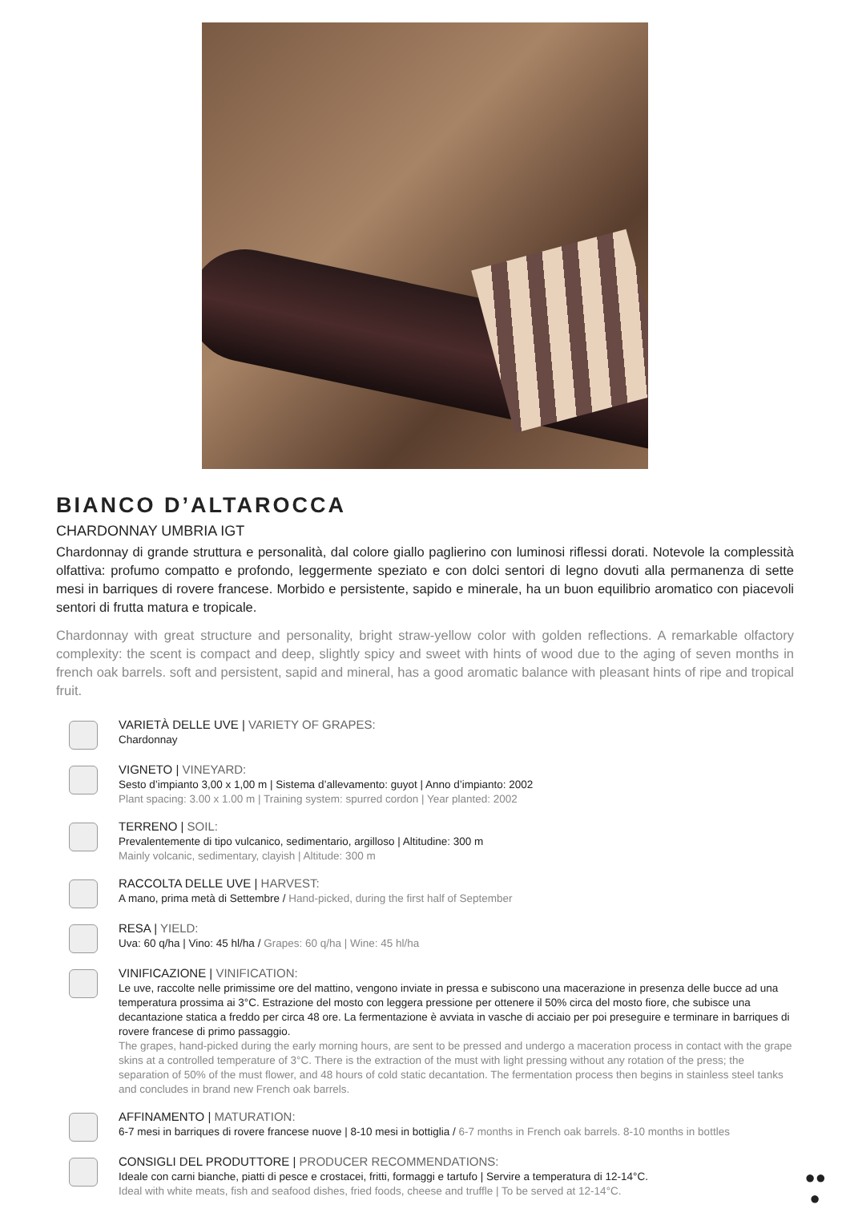BIANCO D’ALTAROCCA
CHARDONNAY UMBRIA IGT
Chardonnay di grande struttura e personalità, dal colore giallo paglierino con luminosi riflessi dorati. Notevole la complessità olfattiva: profumo compatto e profondo, leggermente speziato e con dolci sentori di legno dovuti alla permanenza di sette mesi in barriques di rovere francese. Morbido e persistente, sapido e minerale, ha un buon equilibrio aromatico con piacevoli sentori di frutta matura e tropicale.
Chardonnay with great structure and personality, bright straw-yellow color with golden reflections. A remarkable olfactory complexity: the scent is compact and deep, slightly spicy and sweet with hints of wood due to the aging of seven months in french oak barrels. soft and persistent, sapid and mineral, has a good aromatic balance with pleasant hints of ripe and tropical fruit.
VARIETÀ DELLE UVE | VARIETY OF GRAPES:
Chardonnay
VIGNETO | VINEYARD:
Sesto d’impianto 3,00 x 1,00 m | Sistema d’allevamento: guyot | Anno d’impianto: 2002
Plant spacing: 3.00 x 1.00 m | Training system: spurred cordon | Year planted: 2002
TERRENO | SOIL:
Prevalentemente di tipo vulcanico, sedimentario, argilloso | Altitudine: 300 m
Mainly volcanic, sedimentary, clayish | Altitude: 300 m
RACCOLTA DELLE UVE | HARVEST:
A mano, prima metà di Settembre / Hand-picked, during the first half of September
RESA | YIELD:
Uva: 60 q/ha | Vino: 45 hl/ha / Grapes: 60 q/ha | Wine: 45 hl/ha
VINIFICAZIONE | VINIFICATION:
Le uve, raccolte nelle primissime ore del mattino, vengono inviate in pressa e subiscono una macerazione in presenza delle bucce ad una temperatura prossima ai 3°C. Estrazione del mosto con leggera pressione per ottenere il 50% circa del mosto fiore, che subisce una decantazione statica a freddo per circa 48 ore. La fermentazione è avviata in vasche di acciaio per poi preseguire e terminare in barriques di rovere francese di primo passaggio.
The grapes, hand-picked during the early morning hours, are sent to be pressed and undergo a maceration process in contact with the grape skins at a controlled temperature of 3°C. There is the extraction of the must with light pressing without any rotation of the press; the separation of 50% of the must flower, and 48 hours of cold static decantation. The fermentation process then begins in stainless steel tanks and concludes in brand new French oak barrels.
AFFINAMENTO | MATURATION:
6-7 mesi in barriques di rovere francese nuove | 8-10 mesi in bottiglia / 6-7 months in French oak barrels. 8-10 months in bottles
CONSIGLI DEL PRODUTTORE | PRODUCER RECOMMENDATIONS:
Ideale con carni bianche, piatti di pesce e crostacei, fritti, formaggi e tartufo | Servire a temperatura di 12-14°C.
Ideal with white meats, fish and seafood dishes, fried foods, cheese and truffle | To be served at 12-14°C.
●●
●